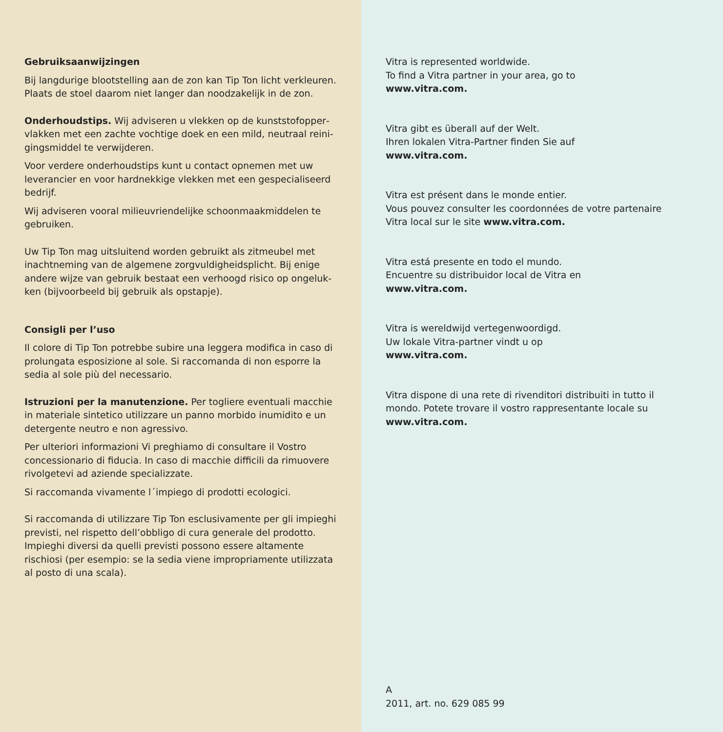Gebruiksaanwijzingen
Bij langdurige blootstelling aan de zon kan Tip Ton licht verkleuren. Plaats de stoel daarom niet langer dan noodzakelijk in de zon.
Onderhoudstips. Wij adviseren u vlekken op de kunststofopper­vlakken met een zachte vochtige doek en een mild, neutraal reini­gingsmiddel te verwijderen.
Voor verdere onderhoudstips kunt u contact opnemen met uw leverancier en voor hardnekkige vlekken met een gespecialiseerd bedrijf.
Wij adviseren vooral milieuvriendelijke schoonmaakmiddelen te gebruiken.
Uw Tip Ton mag uitsluitend worden gebruikt als zitmeubel met inachtneming van de algemene zorgvuldigheidsplicht. Bij enige andere wijze van gebruik bestaat een verhoogd risico op ongeluk­ken (bijvoorbeeld bij gebruik als opstapje).
Consigli per l’uso
Il colore di Tip Ton potrebbe subire una leggera modifica in caso di prolungata esposizione al sole. Si raccomanda di non esporre la sedia al sole più del necessario.
Istruzioni per la manutenzione. Per togliere eventuali macchie in materiale sintetico utilizzare un panno morbido inumidito e un detergente neutro e non agressivo.
Per ulteriori informazioni Vi preghiamo di consultare il Vostro concessionario di fiducia. In caso di macchie difficili da rimuovere rivolgetevi ad aziende specializzate.
Si raccomanda vivamente l´impiego di prodotti ecologici.
Si raccomanda di utilizzare Tip Ton esclusivamente per gli impieghi previsti, nel rispetto dell’obbligo di cura generale del prodotto. Impieghi diversi da quelli previsti possono essere altamente rischio­si (per esempio: se la sedia viene impropriamente utilizzata al posto di una scala).
Vitra is represented worldwide.
To find a Vitra partner in your area, go to
www.vitra.com.
Vitra gibt es überall auf der Welt.
Ihren lokalen Vitra-Partner finden Sie auf
www.vitra.com.
Vitra est présent dans le monde entier.
Vous pouvez consulter les coordonnées de votre partenaire
Vitra local sur le site www.vitra.com.
Vitra está presente en todo el mundo.
Encuentre su distribuidor local de Vitra en
www.vitra.com.
Vitra is wereldwijd vertegenwoordigd.
Uw lokale Vitra-partner vindt u op
www.vitra.com.
Vitra dispone di una rete di rivenditori distribuiti in tutto il
mondo. Potete trovare il vostro rappresentante locale su
www.vitra.com.
A
2011, art. no. 629 085 99